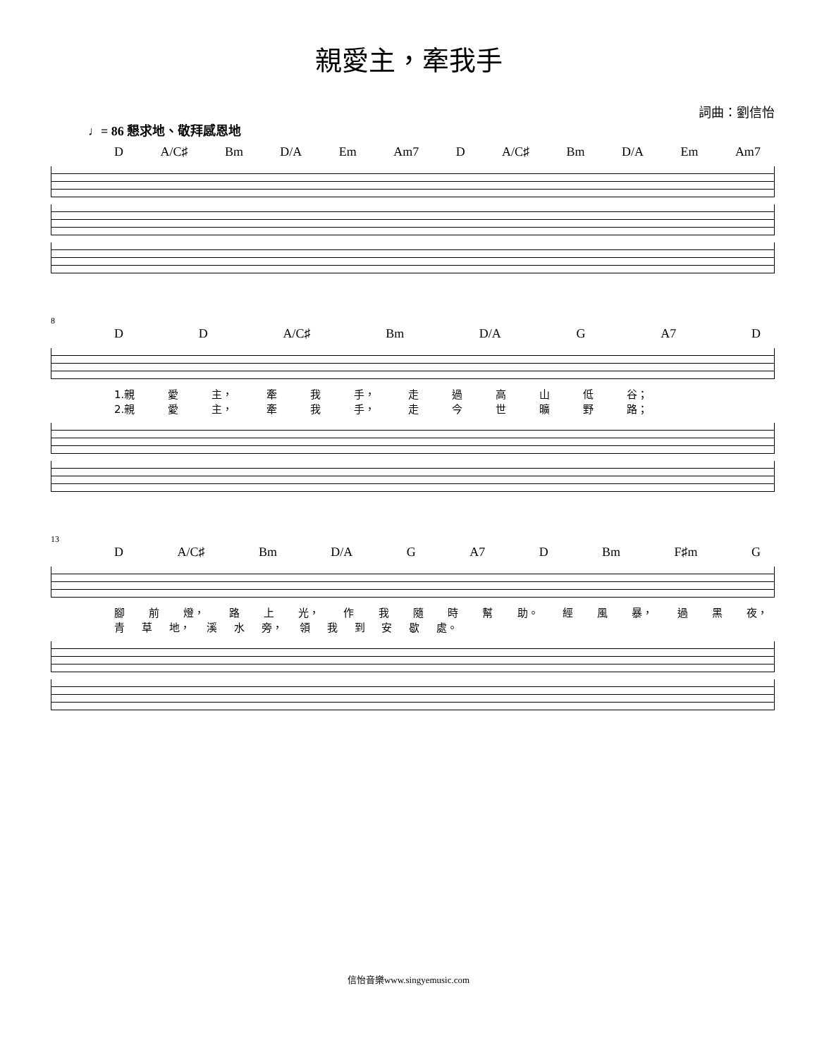親愛主，牽我手
詞曲：劉信怡
♩= 86 懇求地、敬拜感恩地
D A/C♯ Bm D/A Em Am7 D A/C♯ Bm D/A Em Am7
8
D D A/C♯ Bm D/A G A7 D
1.親 愛 主， 牽 我 手， 走過高山低 谷；
2.親 愛 主， 牽 我 手， 走今世曠野 路；
13
D A/C♯ Bm D/A G A7 D Bm F♯m G
腳 前 燈， 路 上 光， 作我隨時幫 助。 經 風 暴， 過 黑 夜，
青 草 地， 溪 水 旁， 領我到安歇 處。
信怡音樂www.singyemusic.com